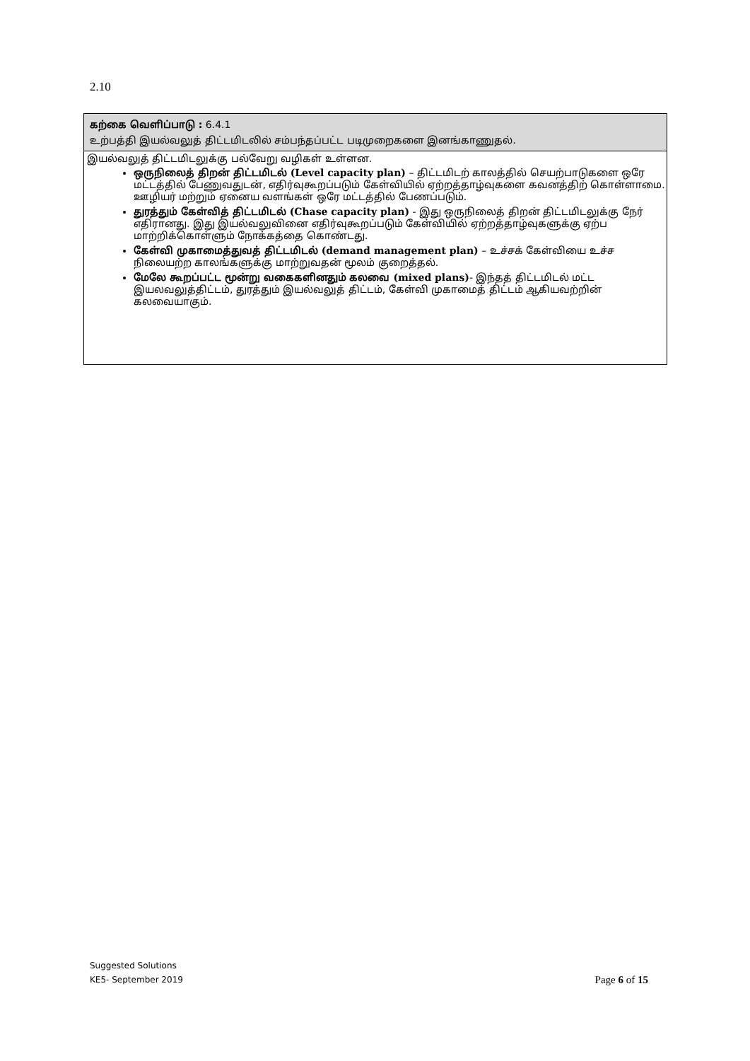2.10
கற்கை வெளிப்பாடு : 6.4.1
உற்பத்தி இயல்வலுத் திட்டமிடலில் சம்பந்தப்பட்ட படிமுறைகளை இனங்காணுதல்.
இயல்வலுத் திட்டமிடலுக்கு பல்வேறு வழிகள் உள்ளன.
ஒருநிலைத் திறன் திட்டமிடல் (Level capacity plan) – திட்டமிடற் காலத்தில் செயற்பாடுகளை ஒரே மட்டத்தில் பேணுவதுடன், எதிர்வுகூறப்படும் கேள்வியில் ஏற்றத்தாழ்வுகளை கவனத்திற் கொள்ளாமை. ஊழியர் மற்றும் ஏனைய வளங்கள் ஒரே மட்டத்தில் பேணப்படும்.
துரத்தும் கேள்வித் திட்டமிடல் (Chase capacity plan) - இது ஒருநிலைத் திறன் திட்டமிடலுக்கு நேர் எதிரானது. இது இயல்வலுவினை எதிர்வுகூறப்படும் கேள்வியில் ஏற்றத்தாழ்வுகளுக்கு ஏற்ப மாற்றிக்கொள்ளும் நோக்கத்தை கொண்டது.
கேள்வி முகாமைத்துவத் திட்டமிடல் (demand management plan) – உச்சக் கேள்வியை உச்ச நிலையற்ற காலங்களுக்கு மாற்றுவதன் மூலம் குறைத்தல்.
மேலே கூறப்பட்ட மூன்று வகைகளினதும் கலவை (mixed plans)- இந்தத் திட்டமிடல் மட்ட இயலவலுத்திட்டம், துரத்தும் இயல்வலுத் திட்டம், கேள்வி முகாமைத் திட்டம் ஆகியவற்றின் கலவையாகும்.
Suggested Solutions
KE5- September 2019
Page 6 of 15